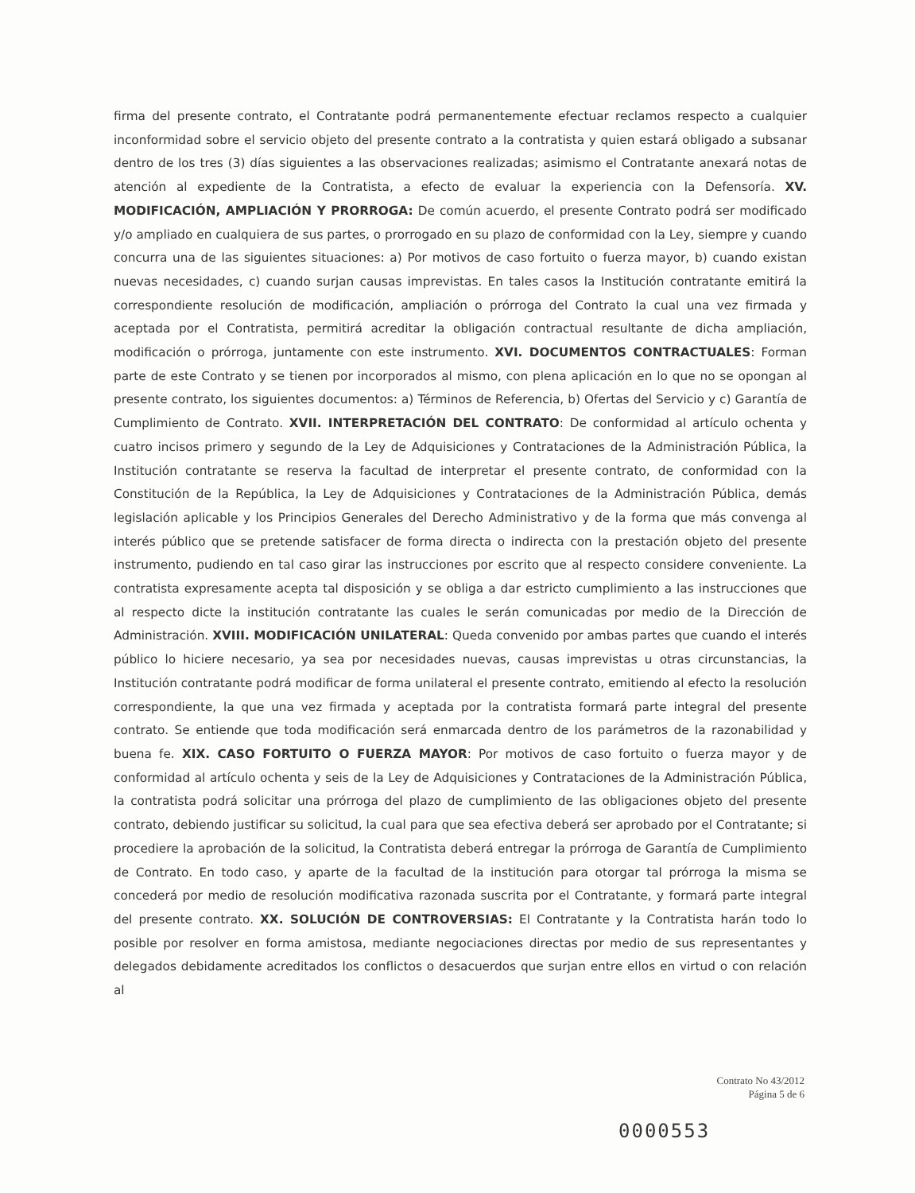firma del presente contrato, el Contratante podrá permanentemente efectuar reclamos respecto a cualquier inconformidad sobre el servicio objeto del presente contrato a la contratista y quien estará obligado a subsanar dentro de los tres (3) días siguientes a las observaciones realizadas; asimismo el Contratante anexará notas de atención al expediente de la Contratista, a efecto de evaluar la experiencia con la Defensoría. XV. MODIFICACIÓN, AMPLIACIÓN Y PRORROGA: De común acuerdo, el presente Contrato podrá ser modificado y/o ampliado en cualquiera de sus partes, o prorrogado en su plazo de conformidad con la Ley, siempre y cuando concurra una de las siguientes situaciones: a) Por motivos de caso fortuito o fuerza mayor, b) cuando existan nuevas necesidades, c) cuando surjan causas imprevistas. En tales casos la Institución contratante emitirá la correspondiente resolución de modificación, ampliación o prórroga del Contrato la cual una vez firmada y aceptada por el Contratista, permitirá acreditar la obligación contractual resultante de dicha ampliación, modificación o prórroga, juntamente con este instrumento. XVI. DOCUMENTOS CONTRACTUALES: Forman parte de este Contrato y se tienen por incorporados al mismo, con plena aplicación en lo que no se opongan al presente contrato, los siguientes documentos: a) Términos de Referencia, b) Ofertas del Servicio y c) Garantía de Cumplimiento de Contrato. XVII. INTERPRETACIÓN DEL CONTRATO: De conformidad al artículo ochenta y cuatro incisos primero y segundo de la Ley de Adquisiciones y Contrataciones de la Administración Pública, la Institución contratante se reserva la facultad de interpretar el presente contrato, de conformidad con la Constitución de la República, la Ley de Adquisiciones y Contrataciones de la Administración Pública, demás legislación aplicable y los Principios Generales del Derecho Administrativo y de la forma que más convenga al interés público que se pretende satisfacer de forma directa o indirecta con la prestación objeto del presente instrumento, pudiendo en tal caso girar las instrucciones por escrito que al respecto considere conveniente. La contratista expresamente acepta tal disposición y se obliga a dar estricto cumplimiento a las instrucciones que al respecto dicte la institución contratante las cuales le serán comunicadas por medio de la Dirección de Administración. XVIII. MODIFICACIÓN UNILATERAL: Queda convenido por ambas partes que cuando el interés público lo hiciere necesario, ya sea por necesidades nuevas, causas imprevistas u otras circunstancias, la Institución contratante podrá modificar de forma unilateral el presente contrato, emitiendo al efecto la resolución correspondiente, la que una vez firmada y aceptada por la contratista formará parte integral del presente contrato. Se entiende que toda modificación será enmarcada dentro de los parámetros de la razonabilidad y buena fe. XIX. CASO FORTUITO O FUERZA MAYOR: Por motivos de caso fortuito o fuerza mayor y de conformidad al artículo ochenta y seis de la Ley de Adquisiciones y Contrataciones de la Administración Pública, la contratista podrá solicitar una prórroga del plazo de cumplimiento de las obligaciones objeto del presente contrato, debiendo justificar su solicitud, la cual para que sea efectiva deberá ser aprobado por el Contratante; si procediere la aprobación de la solicitud, la Contratista deberá entregar la prórroga de Garantía de Cumplimiento de Contrato. En todo caso, y aparte de la facultad de la institución para otorgar tal prórroga la misma se concederá por medio de resolución modificativa razonada suscrita por el Contratante, y formará parte integral del presente contrato. XX. SOLUCIÓN DE CONTROVERSIAS: El Contratante y la Contratista harán todo lo posible por resolver en forma amistosa, mediante negociaciones directas por medio de sus representantes y delegados debidamente acreditados los conflictos o desacuerdos que surjan entre ellos en virtud o con relación al
Contrato No 43/2012
Página 5 de 6
0000553